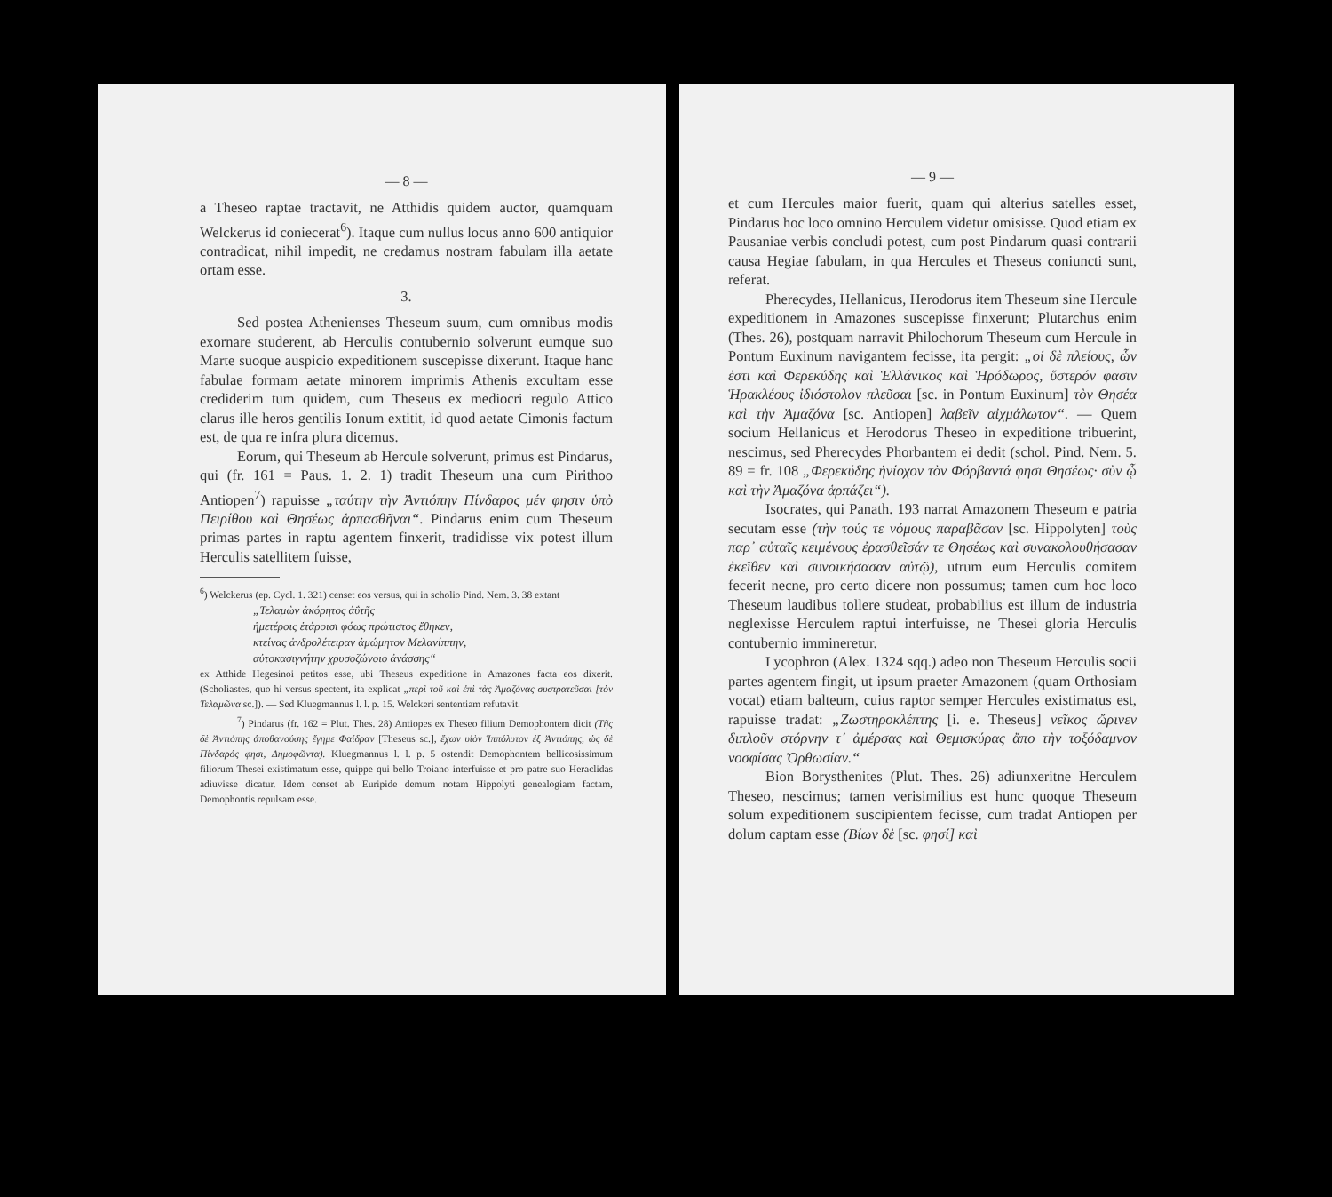— 8 —
a Theseo raptae tractavit, ne Atthidis quidem auctor, quamquam Welckerus id coniecerat<sup>6</sup>). Itaque cum nullus locus anno 600 antiquior contradicat, nihil impedit, ne credamus nostram fabulam illa aetate ortam esse.
3.
Sed postea Athenienses Theseum suum, cum omnibus modis exornare studerent, ab Herculis contubernio solverunt eumque suo Marte suoque auspicio expeditionem suscepisse dixerunt. Itaque hanc fabulae formam aetate minorem imprimis Athenis excultam esse crediderim tum quidem, cum Theseus ex mediocri regulo Attico clarus ille heros gentilis Ionum extitit, id quod aetate Cimonis factum est, de qua re infra plura dicemus.
Eorum, qui Theseum ab Hercule solverunt, primus est Pindarus, qui (fr. 161 = Paus. 1. 2. 1) tradit Theseum una cum Pirithoo Antiopen<sup>7</sup>) rapuisse „ταύτην τὴν Ἀντιόπην Πίνδαρος μέν φησιν ὑπὸ Πειρίθου καὶ Θησέως ἁρπασθῆναι“. Pindarus enim cum Theseum primas partes in raptu agentem finxerit, tradidisse vix potest illum Herculis satellitem fuisse,
<sup>6</sup>) Welckerus (ep. Cycl. 1. 321) censet eos versus, qui in scholio Pind. Nem. 3. 38 extant
„Τελαμὼν ἀκόρητος ἀΰτῆς
ἡμετέροις ἑτάροισι φόως πρώτιστος ἔθηκεν,
κτείνας ἀνδρολέτειραν ἀμώμητον Μελανίππην,
αὐτοκασιγνήτην χρυσοζώνοιο ἀνάσσης“
ex Atthide Hegesinoi petitos esse, ubi Theseus expeditione in Amazones facta eos dixerit. (Scholiastes, quo hi versus spectent, ita explicat „περὶ τοῦ καὶ ἐπὶ τὰς Ἀμαζόνας συστρατεῦσαι [τὸν Τελαμῶνα sc.]). — Sed Kluegmannus l. l. p. 15. Welckeri sententiam refutavit.
<sup>7</sup>) Pindarus (fr. 162 = Plut. Thes. 28) Antiopes ex Theseo filium Demophontem dicit (Τῆς δὲ Ἀντιόπης ἀποθανούσης ἔγημε Φαίδραν [Theseus sc.], ἔχων υἱὸν Ἱππόλυτον ἐξ Ἀντιόπης, ὡς δὲ Πίνδαρός φησι, Δημοφῶντα). Kluegmannus l. l. p. 5 ostendit Demophontem bellicosissimum filiorum Thesei existimatum esse, quippe qui bello Troiano interfuisse et pro patre suo Heraclidas adiuvisse dicatur. Idem censet ab Euripide demum notam Hippolyti genealogiam factam, Demophontis repulsam esse.
— 9 —
et cum Hercules maior fuerit, quam qui alterius satelles esset, Pindarus hoc loco omnino Herculem videtur omisisse. Quod etiam ex Pausaniae verbis concludi potest, cum post Pindarum quasi contrarii causa Hegiae fabulam, in qua Hercules et Theseus coniuncti sunt, referat.
Pherecydes, Hellanicus, Herodorus item Theseum sine Hercule expeditionem in Amazones suscepisse finxerunt; Plutarchus enim (Thes. 26), postquam narravit Philochorum Theseum cum Hercule in Pontum Euxinum navigantem fecisse, ita pergit: „οἱ δὲ πλείους, ὧν ἐστι καὶ Φερεκύδης καὶ Ἑλλάνικος καὶ Ἡρόδωρος, ὕστερόν φασιν Ἡρακλέους ἰδιόστολον πλεῦσαι [sc. in Pontum Euxinum] τὸν Θησέα καὶ τὴν Ἀμαζόνα [sc. Antiopen] λαβεῖν αἰχμάλωτον“. — Quem socium Hellanicus et Herodorus Theseo in expeditione tribuerint, nescimus, sed Pherecydes Phorbantem ei dedit (schol. Pind. Nem. 5. 89 = fr. 108 „Φερεκύδης ἡνίοχον τὸν Φόρβαντά φησι Θησέως· σὺν ᾧ καὶ τὴν Ἀμαζόνα ἁρπάζει“).
Isocrates, qui Panath. 193 narrat Amazonem Theseum e patria secutam esse (τὴν τούς τε νόμους παραβᾶσαν [sc. Hippolyten] τοὺς παρ᾽ αὐταῖς κειμένους ἐρασθεῖσάν τε Θησέως καὶ συνακολουθήσασαν ἐκεῖθεν καὶ συνοικήσασαν αὐτῷ), utrum eum Herculis comitem fecerit necne, pro certo dicere non possumus; tamen cum hoc loco Theseum laudibus tollere studeat, probabilius est illum de industria neglexisse Herculem raptui interfuisse, ne Thesei gloria Herculis contubernio immineretur.
Lycophron (Alex. 1324 sqq.) adeo non Theseum Herculis socii partes agentem fingit, ut ipsum praeter Amazonem (quam Orthosiam vocat) etiam balteum, cuius raptor semper Hercules existimatus est, rapuisse tradat: „Ζωστηροκλέπτης [i. e. Theseus] νεῖκος ὤρινεν διπλοῦν στόρνην τ᾽ ἀμέρσας καὶ Θεμισκύρας ἄπο τὴν τοξόδαμνον νοσφίσας Ὀρθωσίαν.“
Bion Borysthenites (Plut. Thes. 26) adiunxeritne Herculem Theseo, nescimus; tamen verisimilius est hunc quoque Theseum solum expeditionem suscipientem fecisse, cum tradat Antiopen per dolum captam esse (Βίων δὲ [sc. φησί] καὶ